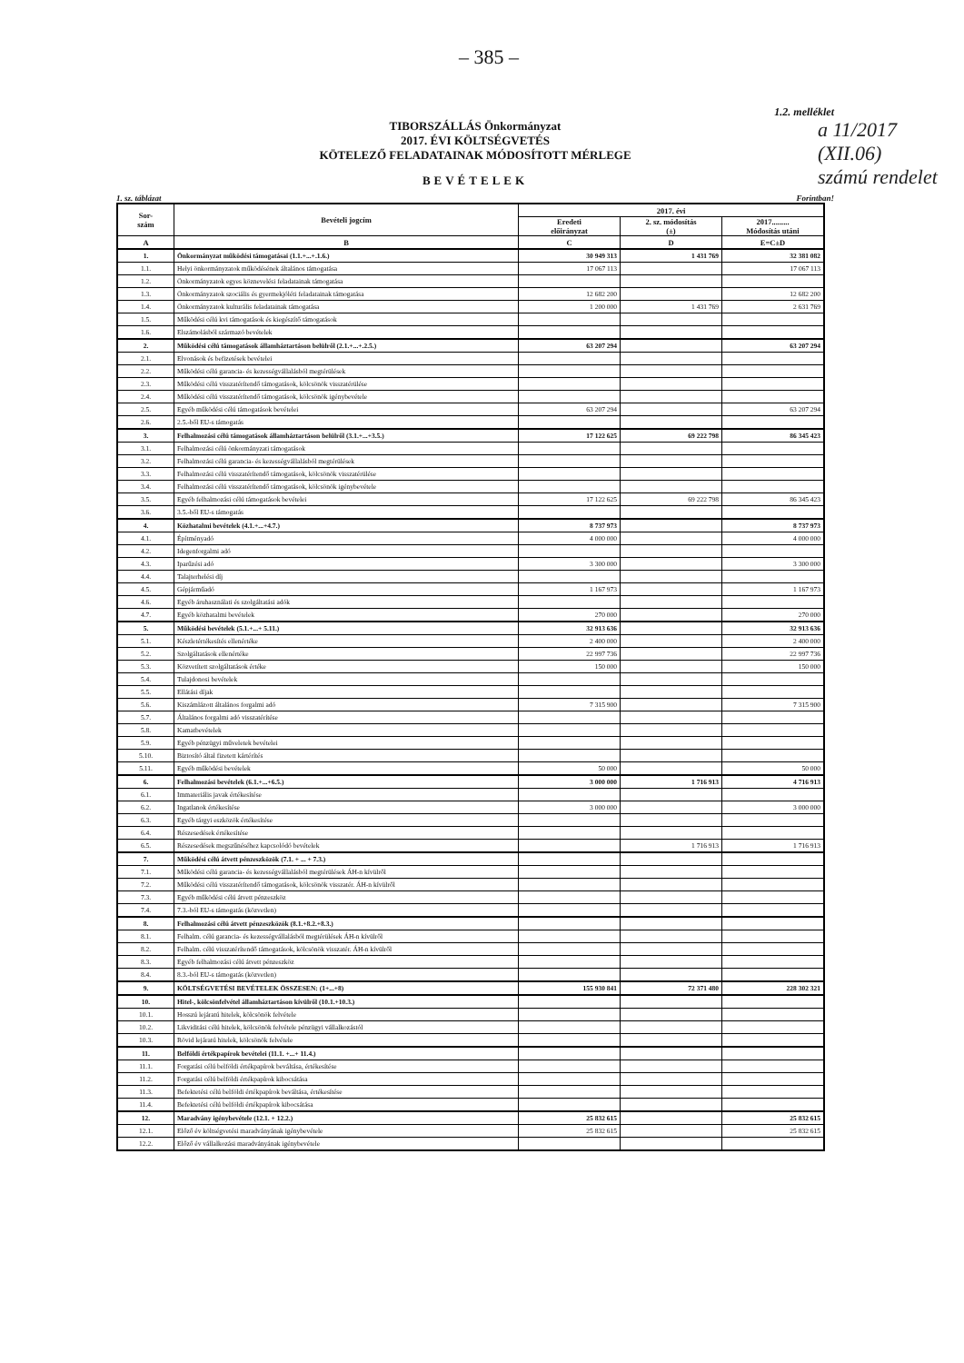a 11/2017
(XII.06)
számú rendelet
– 385 –
1.2. melléklet
TIBORSZÁLLÁS Önkormányzat
2017. ÉVI KÖLTSÉGVETÉS
KÖTELEZŐ FELADATAINAK MÓDOSÍTOTT MÉRLEGE
BEVÉTELEK
1. sz. táblázat Forintban!
| Sor- szám | Bevételi jogcím | 2017. évi | | |
| --- | --- | --- | --- | --- |
| | | Eredeti előirányzat | 2. sz. módosítás (±) | 2017......... Módosítás utáni |
| A | B | C | D | E=C±D |
| 1. | Önkormányzat működési támogatásai (1.1.+...+.1.6.) | 30 949 313 | 1 431 769 | 32 381 082 |
| 1.1. | Helyi önkormányzatok működésének általános támogatása | 17 067 113 | | 17 067 113 |
| 1.2. | Önkormányzatok egyes köznevelési feladatainak támogatása | | | |
| 1.3. | Önkormányzatok szociális és gyermekjóléti feladatainak támogatása | 12 682 200 | | 12 682 200 |
| 1.4. | Önkormányzatok kulturális feladatainak támogatása | 1 200 000 | 1 431 769 | 2 631 769 |
| 1.5. | Működési célú kvi támogatások és kiegészítő támogatások | | | |
| 1.6. | Elszámolásból származó bevételek | | | |
| 2. | Működési célú támogatások államháztartáson belülről (2.1.+...+.2.5.) | 63 207 294 | | 63 207 294 |
| 2.1. | Elvonások és befizetések bevételei | | | |
| 2.2. | Működési célú garancia- és kezességvállalásból megtérülések | | | |
| 2.3. | Működési célú visszatérítendő támogatások, kölcsönök visszatérülése | | | |
| 2.4. | Működési célú visszatérítendő támogatások, kölcsönök igénybevétele | | | |
| 2.5. | Egyéb működési célú támogatások bevételei | 63 207 294 | | 63 207 294 |
| 2.6. | 2.5.-ből EU-s támogatás | | | |
| 3. | Felhalmozási célú támogatások államháztartáson belülről (3.1.+...+3.5.) | 17 122 625 | 69 222 798 | 86 345 423 |
| 3.1. | Felhalmozási célú önkormányzati támogatások | | | |
| 3.2. | Felhalmozási célú garancia- és kezességvállalásból megtérülések | | | |
| 3.3. | Felhalmozási célú visszatérítendő támogatások, kölcsönök visszatérülése | | | |
| 3.4. | Felhalmozási célú visszatérítendő támogatások, kölcsönök igénybevétele | | | |
| 3.5. | Egyéb felhalmozási célú támogatások bevételei | 17 122 625 | 69 222 798 | 86 345 423 |
| 3.6. | 3.5.-ből EU-s támogatás | | | |
| 4. | Közhatalmi bevételek (4.1.+...+4.7.) | 8 737 973 | | 8 737 973 |
| 4.1. | Építményadó | 4 000 000 | | 4 000 000 |
| 4.2. | Idegenforgalmi adó | | | |
| 4.3. | Iparűzési adó | 3 300 000 | | 3 300 000 |
| 4.4. | Talajterhelési díj | | | |
| 4.5. | Gépjárműadó | 1 167 973 | | 1 167 973 |
| 4.6. | Egyéb áruhasználati és szolgáltatási adók | | | |
| 4.7. | Egyéb közhatalmi bevételek | 270 000 | | 270 000 |
| 5. | Működési bevételek (5.1.+...+ 5.11.) | 32 913 636 | | 32 913 636 |
| 5.1. | Készletértékesítés ellenértéke | 2 400 000 | | 2 400 000 |
| 5.2. | Szolgáltatások ellenértéke | 22 997 736 | | 22 997 736 |
| 5.3. | Közvetített szolgáltatások értéke | 150 000 | | 150 000 |
| 5.4. | Tulajdonosi bevételek | | | |
| 5.5. | Ellátási díjak | | | |
| 5.6. | Kiszámlázott általános forgalmi adó | 7 315 900 | | 7 315 900 |
| 5.7. | Általános forgalmi adó visszatérítése | | | |
| 5.8. | Kamatbevételek | | | |
| 5.9. | Egyéb pénzügyi műveletek bevételei | | | |
| 5.10. | Biztosító által fizetett kártérítés | | | |
| 5.11. | Egyéb működési bevételek | 50 000 | | 50 000 |
| 6. | Felhalmozási bevételek (6.1.+...+6.5.) | 3 000 000 | 1 716 913 | 4 716 913 |
| 6.1. | Immateriális javak értékesítése | | | |
| 6.2. | Ingatlanok értékesítése | 3 000 000 | | 3 000 000 |
| 6.3. | Egyéb tárgyi eszközök értékesítése | | | |
| 6.4. | Részesedések értékesítése | | | |
| 6.5. | Részesedések megszűnéséhez kapcsolódó bevételek | | 1 716 913 | 1 716 913 |
| 7. | Működési célú átvett pénzeszközök (7.1. + ... + 7.3.) | | | |
| 7.1. | Működési célú garancia- és kezességvállalásból megtérülések ÁH-n kívülről | | | |
| 7.2. | Működési célú visszatérítendő támogatások, kölcsönök visszatér. ÁH-n kívülről | | | |
| 7.3. | Egyéb működési célú átvett pénzeszköz | | | |
| 7.4. | 7.3.-ból EU-s támogatás (közvetlen) | | | |
| 8. | Felhalmozási célú átvett pénzeszközök (8.1.+8.2.+8.3.) | | | |
| 8.1. | Felhalm. célú garancia- és kezességvállalásból megtérülések ÁH-n kívülről | | | |
| 8.2. | Felhalm. célú visszatérítendő támogatások, kölcsönök visszatér. ÁH-n kívülről | | | |
| 8.3. | Egyéb felhalmozási célú átvett pénzeszköz | | | |
| 8.4. | 8.3.-ból EU-s támogatás (közvetlen) | | | |
| 9. | KÖLTSÉGVETÉSI BEVÉTELEK ÖSSZESEN: (1+...+8) | 155 930 841 | 72 371 480 | 228 302 321 |
| 10. | Hitel-, kölcsönfelvétel államháztartáson kívülről (10.1.+10.3.) | | | |
| 10.1. | Hosszú lejáratú hitelek, kölcsönök felvétele | | | |
| 10.2. | Likviditási célú hitelek, kölcsönök felvétele pénzügyi vállalkozástól | | | |
| 10.3. | Rövid lejáratú hitelek, kölcsönök felvétele | | | |
| 11. | Belföldi értékpapírok bevételei (11.1. +...+ 11.4.) | | | |
| 11.1. | Forgatási célú belföldi értékpapírok beváltása, értékesítése | | | |
| 11.2. | Forgatási célú belföldi értékpapírok kibocsátása | | | |
| 11.3. | Befektetési célú belföldi értékpapírok beváltása, értékesítése | | | |
| 11.4. | Befektetési célú belföldi értékpapírok kibocsátása | | | |
| 12. | Maradvány igénybevétele (12.1. + 12.2.) | 25 832 615 | | 25 832 615 |
| 12.1. | Előző év költségvetési maradványának igénybevétele | 25 832 615 | | 25 832 615 |
| 12.2. | Előző év vállalkozási maradványának igénybevétele | | | |